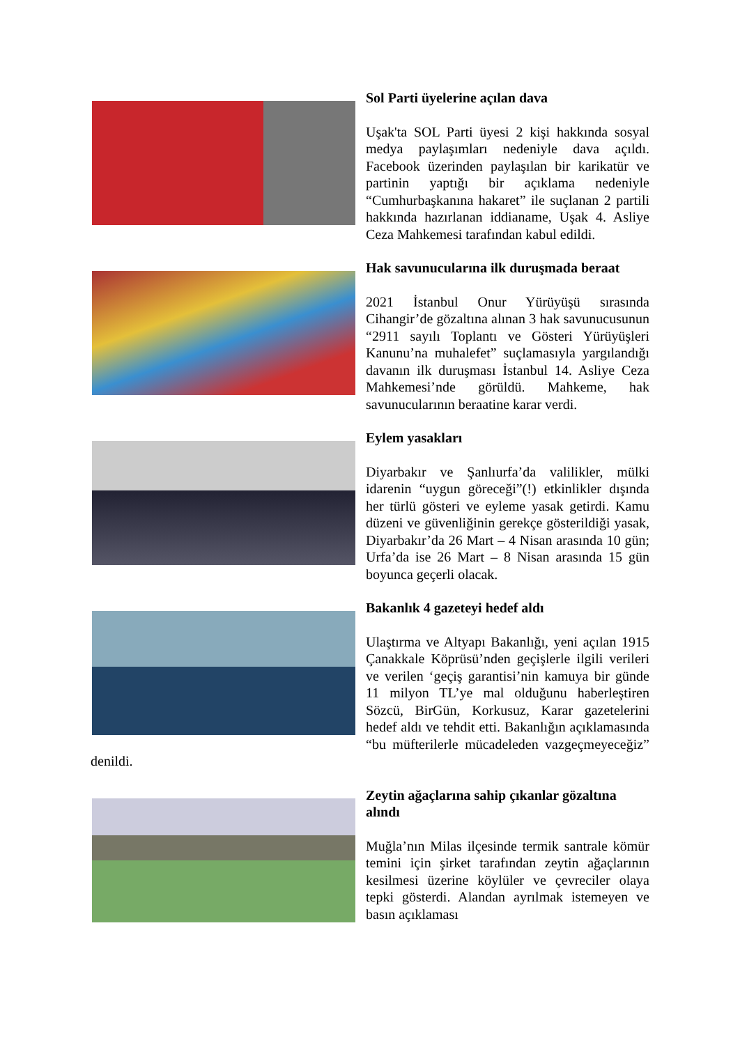Sol Parti üyelerine açılan dava
Uşak'ta SOL Parti üyesi 2 kişi hakkında sosyal medya paylaşımları nedeniyle dava açıldı. Facebook üzerinden paylaşılan bir karikatür ve partinin yaptığı bir açıklama nedeniyle “Cumhurbaşkanına hakaret” ile suçlanan 2 partili hakkında hazırlanan iddianame, Uşak 4. Asliye Ceza Mahkemesi tarafından kabul edildi.
Hak savunucularına ilk duruşmada beraat
2021 İstanbul Onur Yürüyüşü sırasında Cihangir’de gözaltına alınan 3 hak savunucusunun “2911 sayılı Toplantı ve Gösteri Yürüyüşleri Kanunu’na muhalefet” suçlamasıyla yargılandığı davanın ilk duruşması İstanbul 14. Asliye Ceza Mahkemesi’nde görüldü. Mahkeme, hak savunucularının beraatine karar verdi.
Eylem yasakları
Diyarbakır ve Şanlıurfa’da valilikler, mülki idarenin “uygun göreceği”(!) etkinlikler dışında her türlü gösteri ve eyleme yasak getirdi. Kamu düzeni ve güvenliğinin gerekçe gösterildiği yasak, Diyarbakır’da 26 Mart – 4 Nisan arasında 10 gün; Urfa’da ise 26 Mart – 8 Nisan arasında 15 gün boyunca geçerli olacak.
Bakanlık 4 gazeteyi hedef aldı
Ulaştırma ve Altyapı Bakanlığı, yeni açılan 1915 Çanakkale Köprüsü’nden geçişlerle ilgili verileri ve verilen ‘geçiş garantisi’nin kamuya bir günde 11 milyon TL’ye mal olduğunu haberleştiren Sözcü, BirGün, Korkusuz, Karar gazetelerini hedef aldı ve tehdit etti. Bakanlığın açıklamasında “bu müfterilerle mücadeleden vazgeçmeyeceğiz” denildi.
Zeytin ağaçlarına sahip çıkanlar gözaltına alındı
Muğla’nın Milas ilçesinde termik santrale kömür temini için şirket tarafından zeytin ağaçlarının kesilmesi üzerine köylüler ve çevreciler olaya tepki gösterdi. Alandan ayrılmak istemeyen ve basın açıklaması